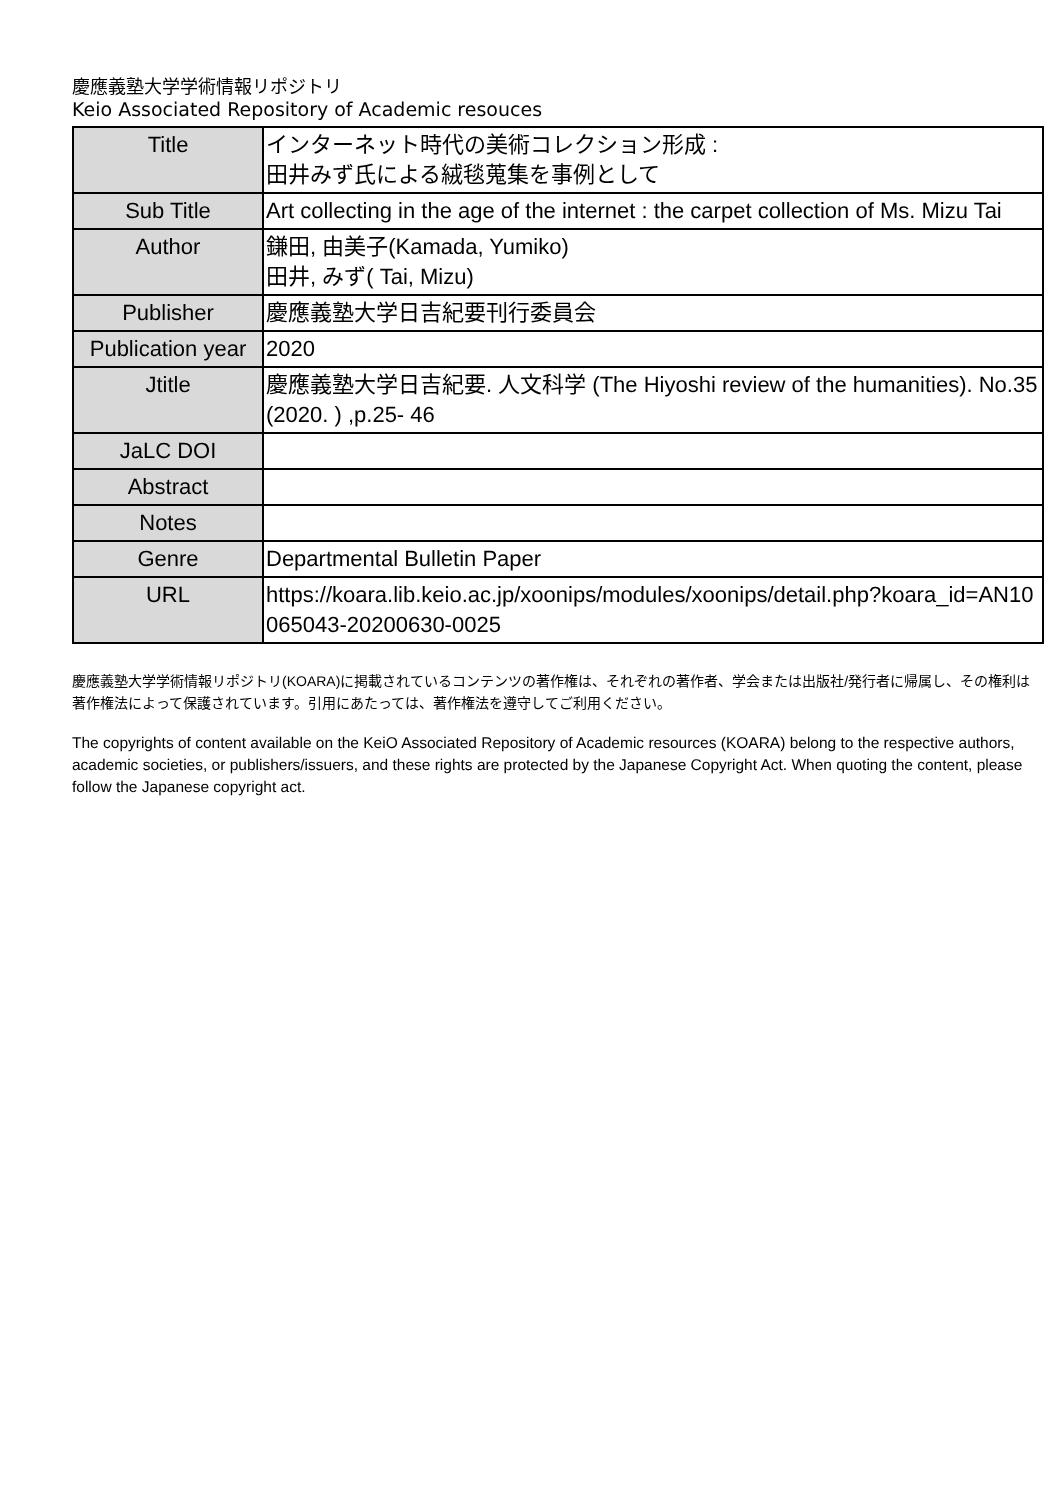慶應義塾大学学術情報リポジトリ
Keio Associated Repository of Academic resouces
| Title | インターネット時代の美術コレクション形成 : 田井みず氏による絨毯蒐集を事例として |
| Sub Title | Art collecting in the age of the internet : the carpet collection of Ms. Mizu Tai |
| Author | 鎌田, 由美子(Kamada, Yumiko) 田井, みず( Tai, Mizu) |
| Publisher | 慶應義塾大学日吉紀要刊行委員会 |
| Publication year | 2020 |
| Jtitle | 慶應義塾大学日吉紀要. 人文科学 (The Hiyoshi review of the humanities). No.35 (2020. ) ,p.25- 46 |
| JaLC DOI | |
| Abstract | |
| Notes | |
| Genre | Departmental Bulletin Paper |
| URL | https://koara.lib.keio.ac.jp/xoonips/modules/xoonips/detail.php?koara_id=AN10065043-20200630-0025 |
慶應義塾大学学術情報リポジトリ(KOARA)に掲載されているコンテンツの著作権は、それぞれの著作者、学会または出版社/発行者に帰属し、その権利は著作権法によって保護されています。引用にあたっては、著作権法を遵守してご利用ください。
The copyrights of content available on the KeiO Associated Repository of Academic resources (KOARA) belong to the respective authors, academic societies, or publishers/issuers, and these rights are protected by the Japanese Copyright Act. When quoting the content, please follow the Japanese copyright act.